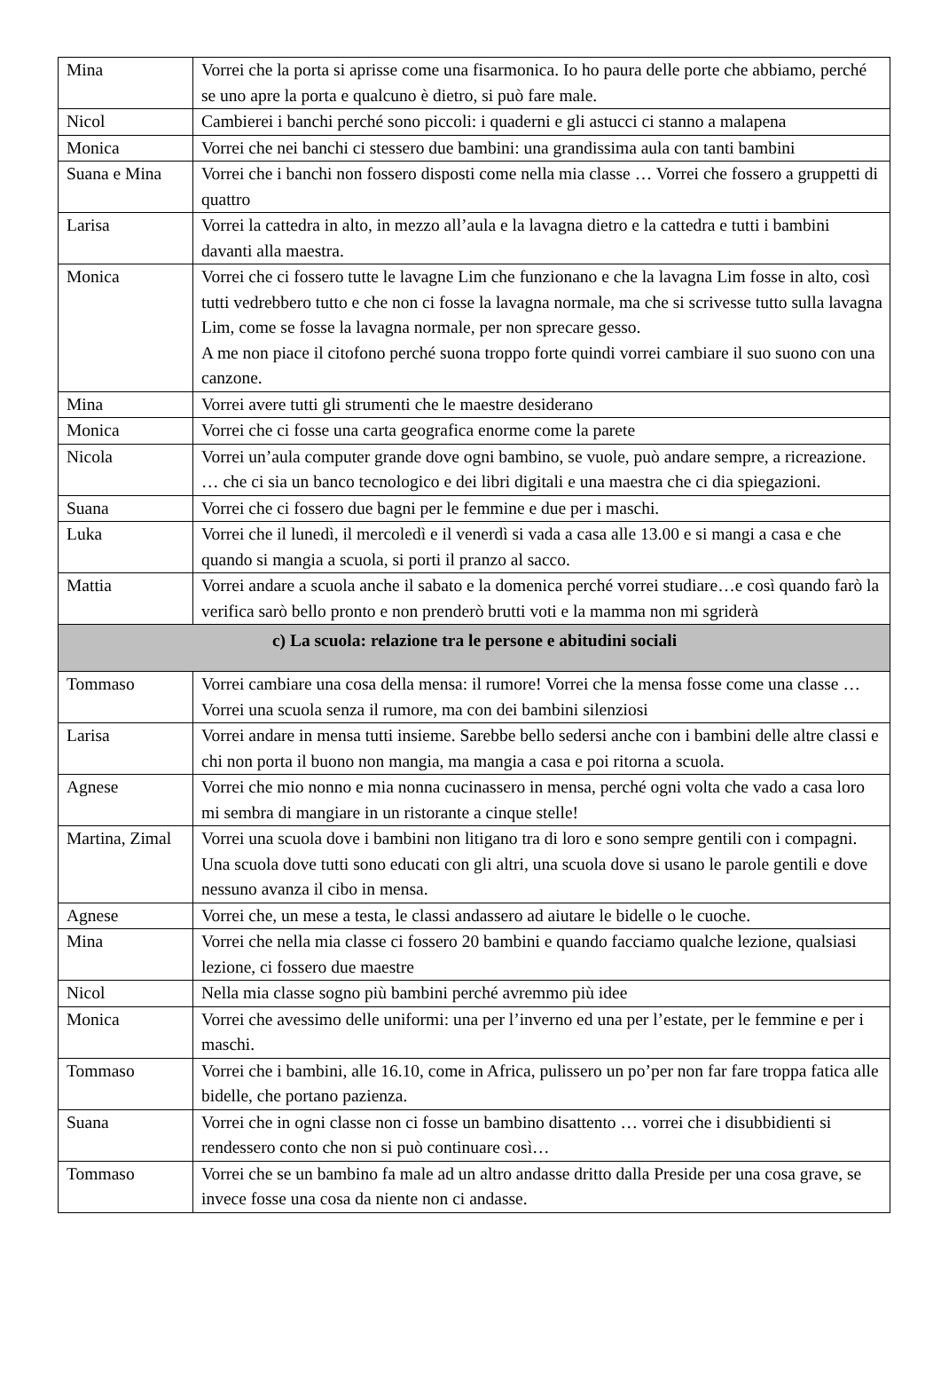| Mina | Vorrei che la porta si aprisse come una fisarmonica. Io ho paura delle porte che abbiamo, perché se uno apre la porta e qualcuno è dietro, si può fare male. |
| Nicol | Cambierei i banchi perché sono piccoli: i quaderni e gli astucci ci stanno a malapena |
| Monica | Vorrei che nei banchi ci stessero due bambini: una grandissima aula con tanti bambini |
| Suana e Mina | Vorrei che i banchi non fossero disposti come nella mia classe … Vorrei che fossero a gruppetti di quattro |
| Larisa | Vorrei la cattedra in alto, in mezzo all’aula e la lavagna dietro e la cattedra e tutti i bambini davanti alla maestra. |
| Monica | Vorrei che ci fossero tutte le lavagne Lim che funzionano e che la lavagna Lim fosse in alto, così tutti vedrebbero tutto e che non ci fosse la lavagna normale, ma che si scrivesse tutto sulla lavagna Lim, come se fosse la lavagna normale, per non sprecare gesso. A me non piace il citofono perché suona troppo forte quindi vorrei cambiare il suo suono con una canzone. |
| Mina | Vorrei avere tutti gli strumenti che le maestre desiderano |
| Monica | Vorrei che ci fosse una carta geografica enorme come la parete |
| Nicola | Vorrei un’aula computer grande dove ogni bambino, se vuole, può andare sempre, a ricreazione. … che ci sia un banco tecnologico e dei libri digitali e una maestra che ci dia spiegazioni. |
| Suana | Vorrei che ci fossero due bagni per le femmine e due per i maschi. |
| Luka | Vorrei che il lunedì, il mercoledì e il venerdì si vada a casa alle 13.00 e si mangi a casa e che quando si mangia a scuola, si porti il pranzo al sacco. |
| Mattia | Vorrei andare a scuola anche il sabato e la domenica perché vorrei studiare…e così quando farò la verifica sarò bello pronto e non prenderò brutti voti e la mamma non mi sgriderà |
| c) La scuola: relazione tra le persone e abitudini sociali | |
| Tommaso | Vorrei cambiare una cosa della mensa: il rumore! Vorrei che la mensa fosse come una classe …Vorrei una scuola senza il rumore, ma con dei bambini silenziosi |
| Larisa | Vorrei andare in mensa tutti insieme. Sarebbe bello sedersi anche con i bambini delle altre classi e chi non porta il buono non mangia, ma mangia a casa e poi ritorna a scuola. |
| Agnese | Vorrei che mio nonno e mia nonna cucinassero in mensa, perché ogni volta che vado a casa loro mi sembra di mangiare in un ristorante a cinque stelle! |
| Martina, Zimal | Vorrei una scuola dove i bambini non litigano tra di loro e sono sempre gentili con i compagni. Una scuola dove tutti sono educati con gli altri, una scuola dove si usano le parole gentili e dove nessuno avanza il cibo in mensa. |
| Agnese | Vorrei che, un mese a testa, le classi andassero ad aiutare le bidelle o le cuoche. |
| Mina | Vorrei che nella mia classe ci fossero 20 bambini e quando facciamo qualche lezione, qualsiasi lezione, ci fossero due maestre |
| Nicol | Nella mia classe sogno più bambini perché avremmo più idee |
| Monica | Vorrei che avessimo delle uniformi: una per l’inverno ed una per l’estate, per le femmine e per i maschi. |
| Tommaso | Vorrei che i bambini, alle 16.10, come in Africa, pulissero un po’per non far fare troppa fatica alle bidelle, che portano pazienza. |
| Suana | Vorrei che in ogni classe non ci fosse un bambino disattento … vorrei che i disubbidienti si rendessero conto che non si può continuare così… |
| Tommaso | Vorrei che se un bambino fa male ad un altro andasse dritto dalla Preside per una cosa grave, se invece fosse una cosa da niente non ci andasse. |